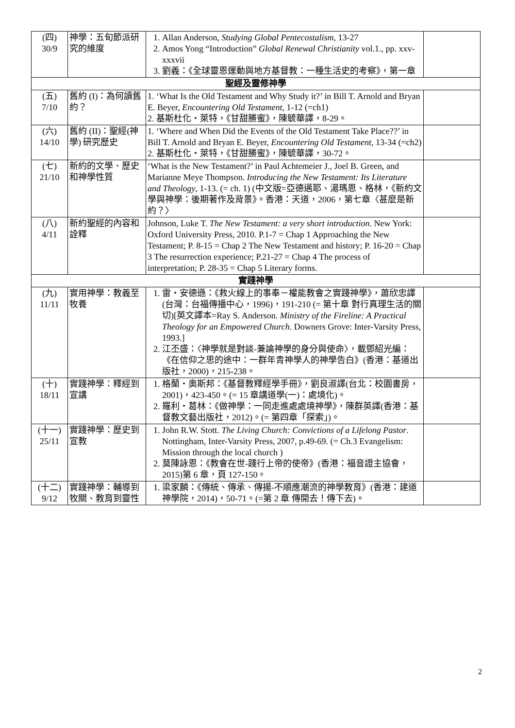| (四) 30/9 | 神學：五旬節派研究的維度 | 1. Allan Anderson, Studying Global Pentecostalism , 13-27 2. Amos Yong “Introduction” Global Renewal Christianity vol.1., pp. xxv-xxxvii 3. 劉義：《全球靈恩運動與地方基督教：一種生活史的考察》，第一章 | |
| 聖經及靈修神學 | | | |
| (五) 7/10 | 舊約 (I)：為何讀舊約？ | 1. ‘What Is the Old Testament and Why Study it?’ in Bill T. Arnold and Bryan E. Beyer, Encountering Old Testament , 1-12 (=ch1) 2. 基斯杜化・萊特，《甘甜勝蜜》，陳毓華譯，8-29。 | |
| (六) 14/10 | 舊約 (II)：聖經(神學) 研究歷史 | 1. ‘Where and When Did the Events of the Old Testament Take Place??’ in Bill T. Arnold and Bryan E. Beyer, Encountering Old Testament, 13-34 (=ch2) 2. 基斯杜化・萊特，《甘甜勝蜜》，陳毓華譯，30-72。 | |
| (七) 21/10 | 新約的文學、歷史和神學性質 | ‘What is the New Testament?’ in Paul Achtemeier J., Joel B. Green, and Marianne Meye Thompson. Introducing the New Testament: Its Literature and Theology , 1-13. (= ch. 1) (中文版=亞德邁耶、湯瑪恩、格林，《新約文學與神學：後期著作及背景》。香港：天道，2006，第七章〈甚麼是新約？〉 | |
| (八) 4/11 | 新約聖經的內容和詮釋 | Johnson, Luke T. The New Testament: a very short introduction . New York: Oxford University Press, 2010. P.1-7 = Chap 1 Approaching the New Testament; P. 8-15 = Chap 2 The New Testament and history; P. 16-20 = Chap 3 The resurrection experience; P.21-27 = Chap 4 The process of interpretation; P. 28-35 = Chap 5 Literary forms. | |
| 實踐神學 | | | |
| (九) 11/11 | 實用神學：教義至牧養 | 1. 雷・安德遜：《救火線上的事奉－權能教會之實踐神學》，蕭欣忠譯(台灣：台福傳播中心，1996)，191-210 (= 第十章 對行真理生活的關切)[英文譯本=Ray S. Anderson. Ministry of the Fireline: A Practical Theology for an Empowered Church . Downers Grove: Inter-Varsity Press, 1993.] 2. 江丕盛：〈神學就是對談-兼論神學的身分與使命〉，載鄧紹光編：《在信仰之思的途中：一群年青神學人的神學告白》(香港：基道出版社，2000)，215-238。 | |
| (十) 18/11 | 實踐神學：釋經到宣講 | 1. 格蘭・奧斯邦：《基督教釋經學手冊》，劉良淑譯(台北：校園書房，2001)，423-450。(= 15 章講道學(一)：處境化)。 2. 羅利・葛林：《做神學：一同走進處處境神學》，陳群英譯(香港：基督教文藝出版社，2012)。(= 第四章「探索」)。 | |
| (十一) 25/11 | 實踐神學：歷史到宣教 | 1. John R.W. Stott. The Living Church: Convictions of a Lifelong Pastor . Nottingham, Inter-Varsity Press, 2007, p.49-69. (= Ch.3 Evangelism: Mission through the local church ) 2. 莫陳詠恩：《教會在世-踐行上帝的使帝》(香港：福音證主協會，2015)第 6 章，頁 127-150。 | |
| (十二) 9/12 | 實踐神學：輔導到牧關、教育到靈性 | 1. 梁家麟：《傳統、傳承、傳揚-不順應潮流的神學教育》(香港：建道神學院，2014)，50-71。(=第 2 章 傳開去！傳下去)。 | |
2